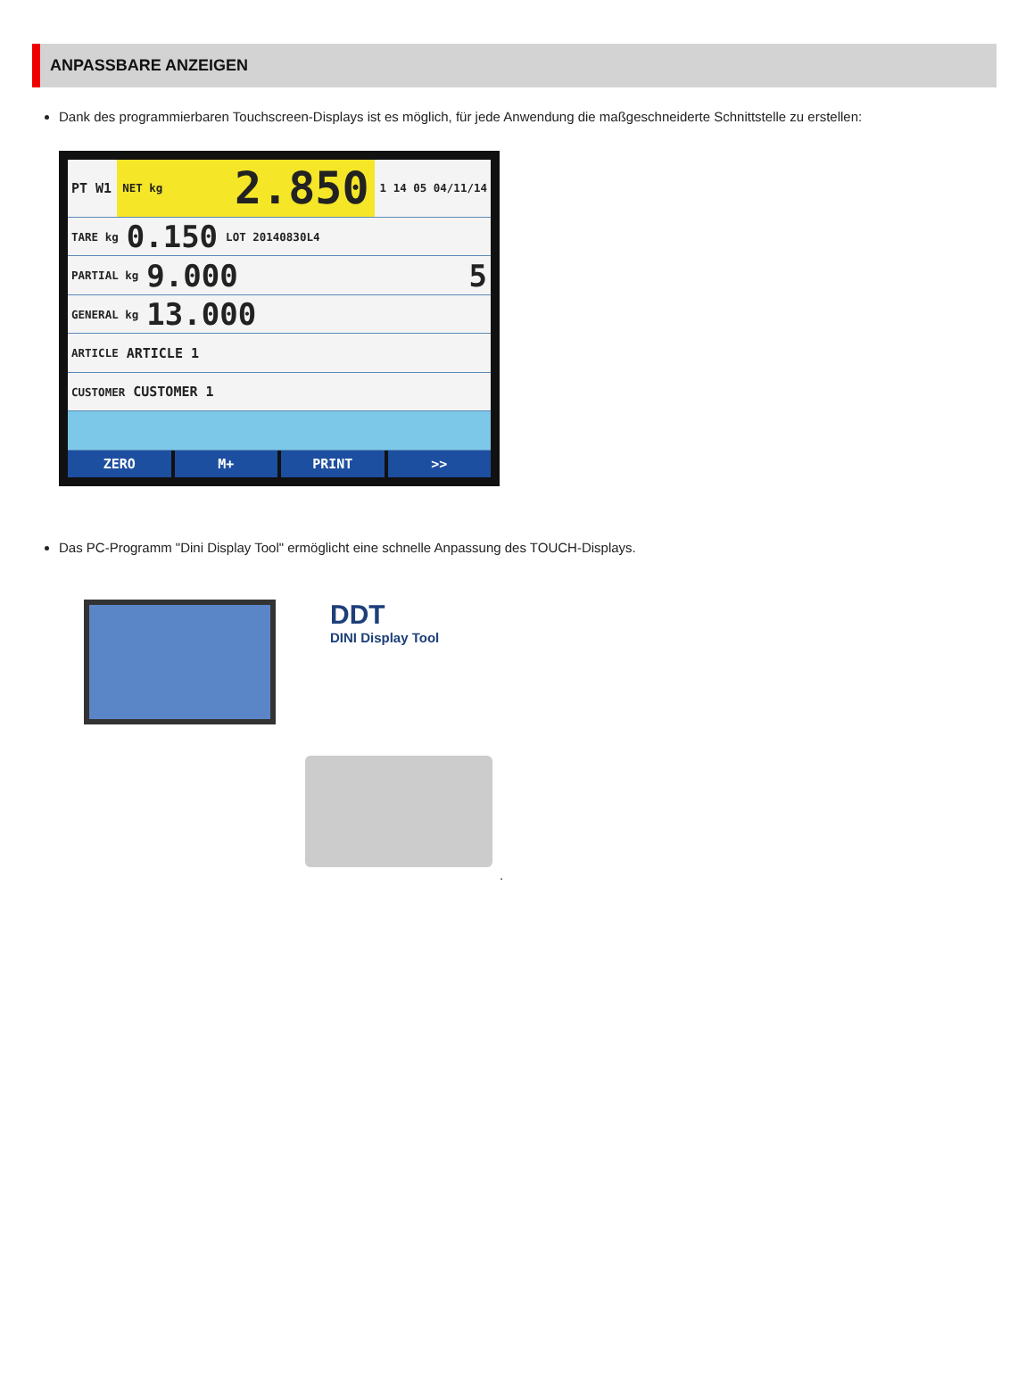ANPASSBARE ANZEIGEN
Dank des programmierbaren Touchscreen-Displays ist es möglich, für jede Anwendung die maßgeschneiderte Schnittstelle zu erstellen:
PT W1 NET kg 2.850 1 14 05 04/11/14
TARE kg 0.150 LOT 20140830L4
PARTIAL kg 9.000 5
GENERAL kg 13.000
ARTICLE ARTICLE 1
CUSTOMER CUSTOMER 1
ZERO M+ PRINT >>
Das PC-Programm "Dini Display Tool" ermöglicht eine schnelle Anpassung des TOUCH-Displays.
DDT
DINI Display Tool
.